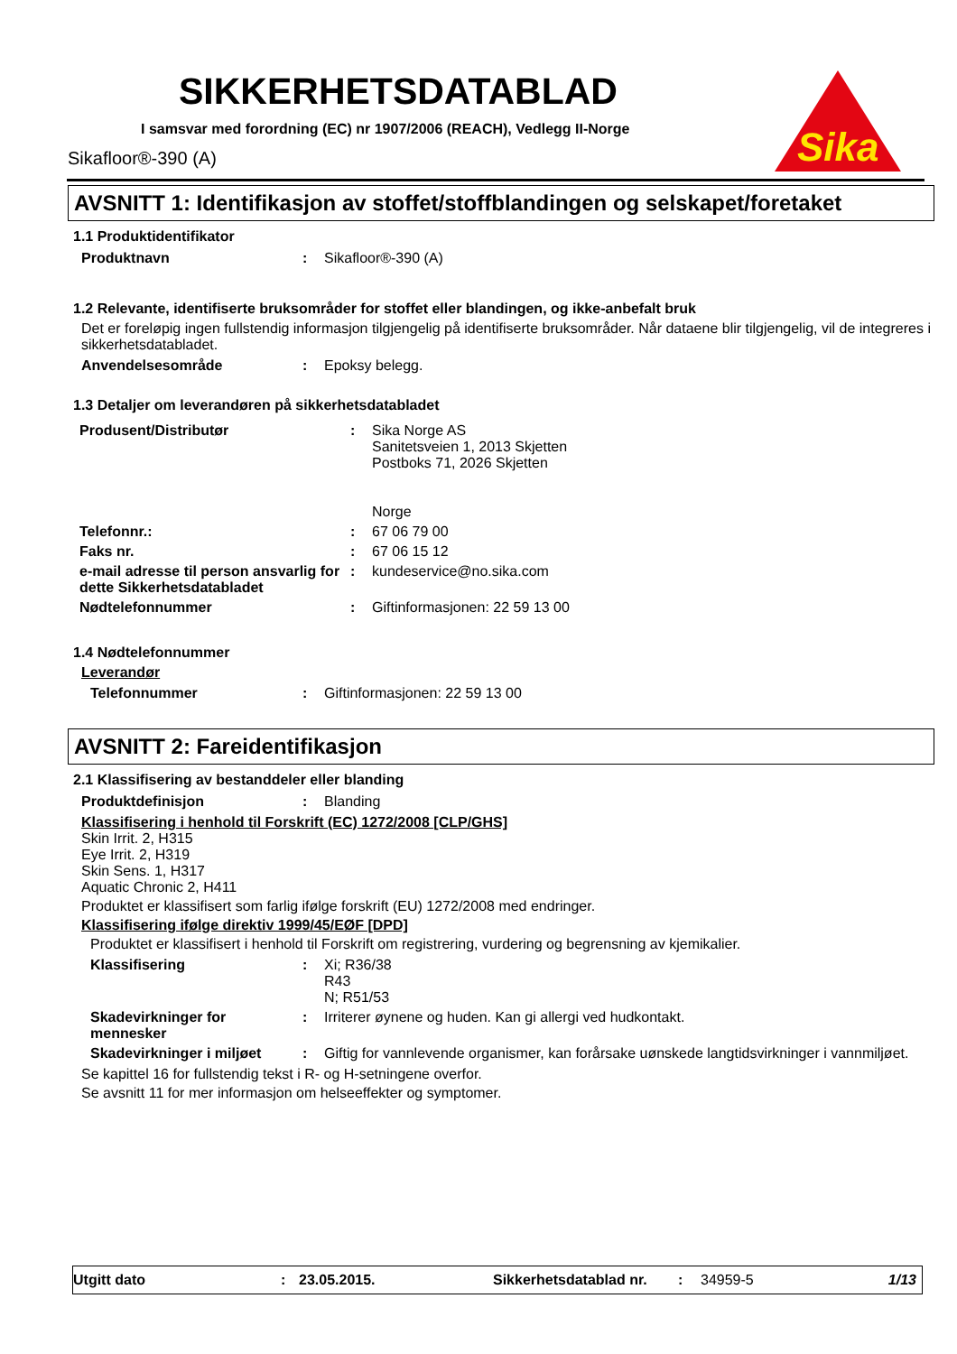SIKKERHETSDATABLAD
I samsvar med forordning (EC) nr 1907/2006 (REACH), Vedlegg II-Norge
Sikafloor®-390 (A)
Sika
AVSNITT 1: Identifikasjon av stoffet/stoffblandingen og selskapet/foretaket
1.1 Produktidentifikator
| Produktnavn | : | Sikafloor®-390 (A) |
1.2 Relevante, identifiserte bruksområder for stoffet eller blandingen, og ikke-anbefalt bruk
Det er foreløpig ingen fullstendig informasjon tilgjengelig på identifiserte bruksområder. Når dataene blir tilgjengelig, vil de integreres i sikkerhetsdatabladet.
| Anvendelsesområde | : | Epoksy belegg. |
1.3 Detaljer om leverandøren på sikkerhetsdatabladet
| Produsent/Distributør | : | Sika Norge AS Sanitetsveien 1, 2013 Skjetten Postboks 71, 2026 Skjetten Norge |
| Telefonnr.: | : | 67 06 79 00 |
| Faks nr. | : | 67 06 15 12 |
| e-mail adresse til person ansvarlig for dette Sikkerhetsdatabladet | : | kundeservice@no.sika.com |
| Nødtelefonnummer | : | Giftinformasjonen: 22 59 13 00 |
1.4 Nødtelefonnummer
Leverandør
| Telefonnummer | : | Giftinformasjonen: 22 59 13 00 |
AVSNITT 2: Fareidentifikasjon
2.1 Klassifisering av bestanddeler eller blanding
| Produktdefinisjon | : | Blanding |
Klassifisering i henhold til Forskrift (EC) 1272/2008 [CLP/GHS]
Skin Irrit. 2, H315
Eye Irrit. 2, H319
Skin Sens. 1, H317
Aquatic Chronic 2, H411
Produktet er klassifisert som farlig ifølge forskrift (EU) 1272/2008 med endringer.
Klassifisering ifølge direktiv 1999/45/EØF [DPD]
Produktet er klassifisert i henhold til Forskrift om registrering, vurdering og begrensning av kjemikalier.
| Klassifisering | : | Xi; R36/38 R43 N; R51/53 |
| Skadevirkninger for mennesker | : | Irriterer øynene og huden. Kan gi allergi ved hudkontakt. |
| Skadevirkninger i miljøet | : | Giftig for vannlevende organismer, kan forårsake uønskede langtidsvirkninger i vannmiljøet. |
Se kapittel 16 for fullstendig tekst i R- og H-setningene overfor.
Se avsnitt 11 for mer informasjon om helseeffekter og symptomer.
Utgitt dato: 23.05.2015. Sikkerhetsdatablad nr.: 34959-5 1/13